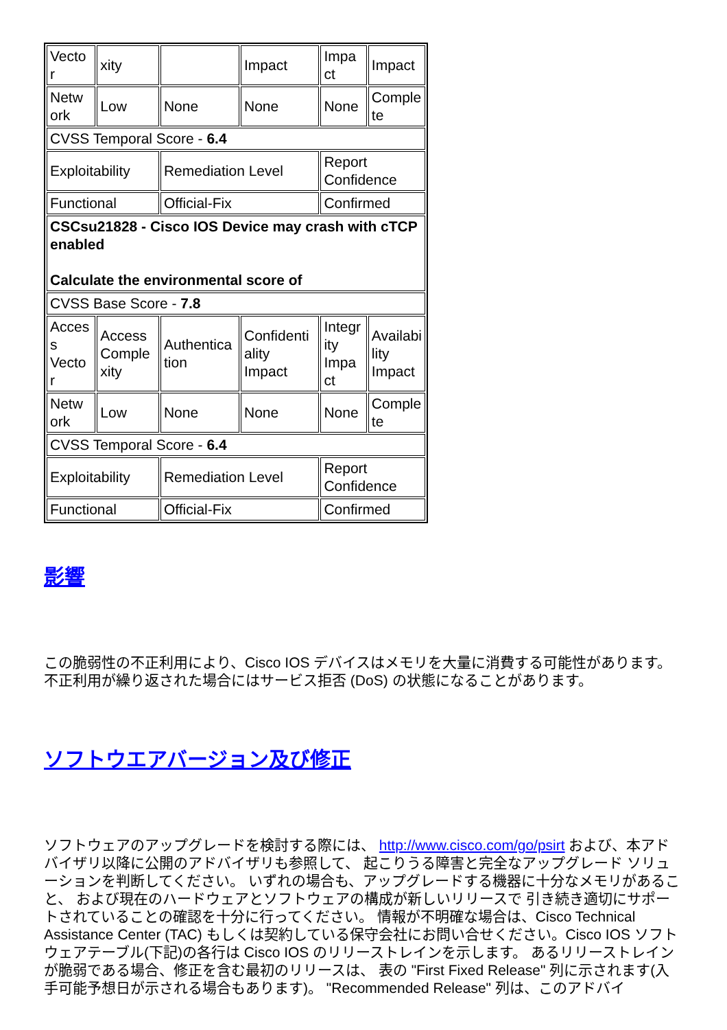| Vecto r | xity | | Impact | Impa ct | Impact |
| Netw ork | Low | None | None | None | Comple te |
| CVSS Temporal Score - 6.4 | | | | | |
| Exploitability | | Remediation Level | | Report Confidence | |
| Functional | | Official-Fix | | Confirmed | |
| CSCsu21828 - Cisco IOS Device may crash with cTCP enabled Calculate the environmental score of | | | | | |
| CVSS Base Score - 7.8 | | | | | |
| Acces s Vecto r | Access Comple xity | Authentica tion | Confidenti ality Impact | Integr ity Impa ct | Availabi lity Impact |
| Netw ork | Low | None | None | None | Comple te |
| CVSS Temporal Score - 6.4 | | | | | |
| Exploitability | | Remediation Level | | Report Confidence | |
| Functional | | Official-Fix | | Confirmed | |
影響
この脆弱性の不正利用により、Cisco IOS デバイスはメモリを大量に消費する可能性があります。不正利用が繰り返された場合にはサービス拒否 (DoS) の状態になることがあります。
ソフトウエアバージョン及び修正
ソフトウェアのアップグレードを検討する際には、 http://www.cisco.com/go/psirt および、本アドバイザリ以降に公開のアドバイザリも参照して、 起こりうる障害と完全なアップグレード ソリューションを判断してください。 いずれの場合も、アップグレードする機器に十分なメモリがあること、 および現在のハードウェアとソフトウェアの構成が新しいリリースで 引き続き適切にサポートされていることの確認を十分に行ってください。 情報が不明確な場合は、Cisco Technical Assistance Center (TAC) もしくは契約している保守会社にお問い合せください。Cisco IOS ソフトウェアテーブル(下記)の各行は Cisco IOS のリリーストレインを示します。 あるリリーストレインが脆弱である場合、修正を含む最初のリリースは、 表の "First Fixed Release" 列に示されます(入手可能予想日が示される場合もあります)。 "Recommended Release" 列は、このアドバイ